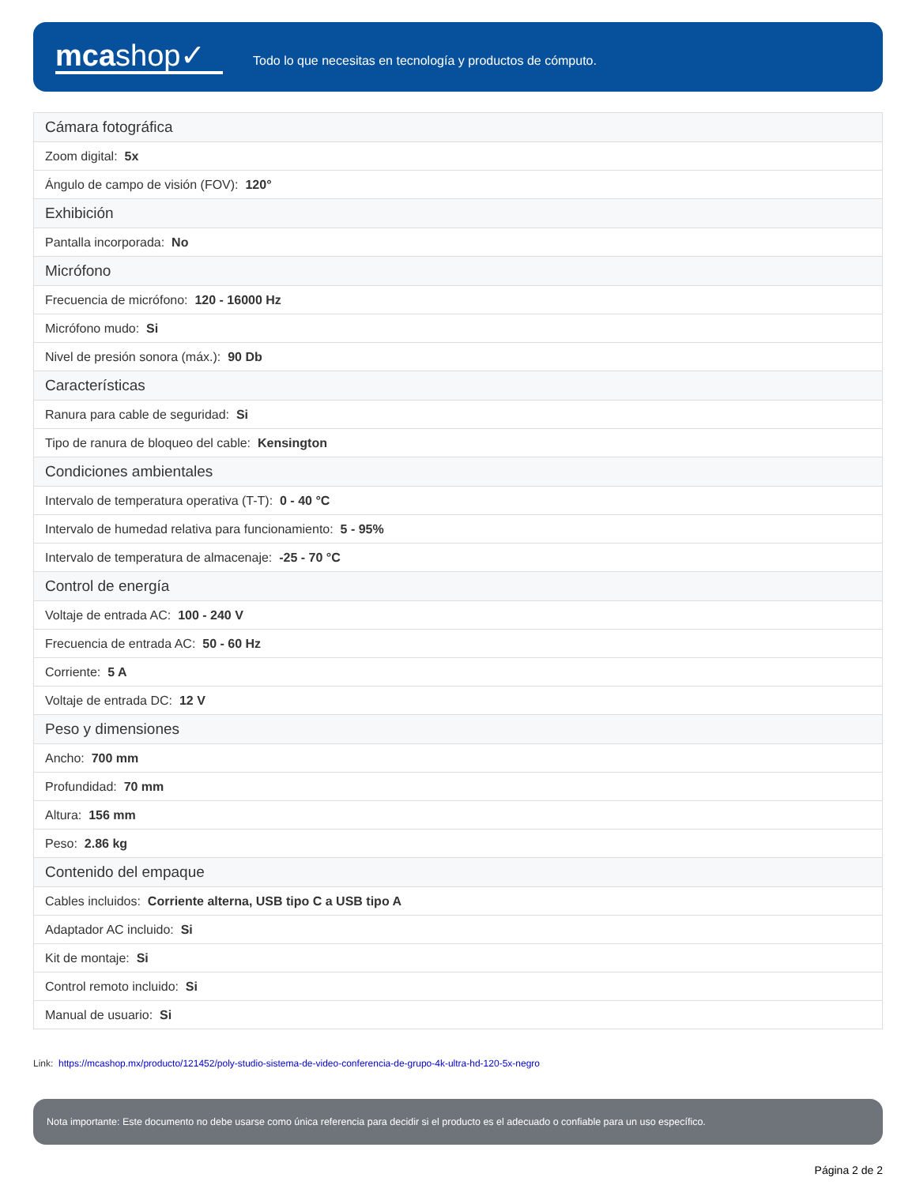mcashop✓
Todo lo que necesitas en tecnología y productos de cómputo.
| Cámara fotográfica |
| Zoom digital: 5x |
| Ángulo de campo de visión (FOV): 120° |
| Exhibición |
| Pantalla incorporada: No |
| Micrófono |
| Frecuencia de micrófono: 120 - 16000 Hz |
| Micrófono mudo: Si |
| Nivel de presión sonora (máx.): 90 Db |
| Características |
| Ranura para cable de seguridad: Si |
| Tipo de ranura de bloqueo del cable: Kensington |
| Condiciones ambientales |
| Intervalo de temperatura operativa (T-T): 0 - 40 °C |
| Intervalo de humedad relativa para funcionamiento: 5 - 95% |
| Intervalo de temperatura de almacenaje: -25 - 70 °C |
| Control de energía |
| Voltaje de entrada AC: 100 - 240 V |
| Frecuencia de entrada AC: 50 - 60 Hz |
| Corriente: 5 A |
| Voltaje de entrada DC: 12 V |
| Peso y dimensiones |
| Ancho: 700 mm |
| Profundidad: 70 mm |
| Altura: 156 mm |
| Peso: 2.86 kg |
| Contenido del empaque |
| Cables incluidos: Corriente alterna, USB tipo C a USB tipo A |
| Adaptador AC incluido: Si |
| Kit de montaje: Si |
| Control remoto incluido: Si |
| Manual de usuario: Si |
Link: https://mcashop.mx/producto/121452/poly-studio-sistema-de-video-conferencia-de-grupo-4k-ultra-hd-120-5x-negro
Nota importante: Este documento no debe usarse como única referencia para decidir si el producto es el adecuado o confiable para un uso específico.
Página 2 de 2